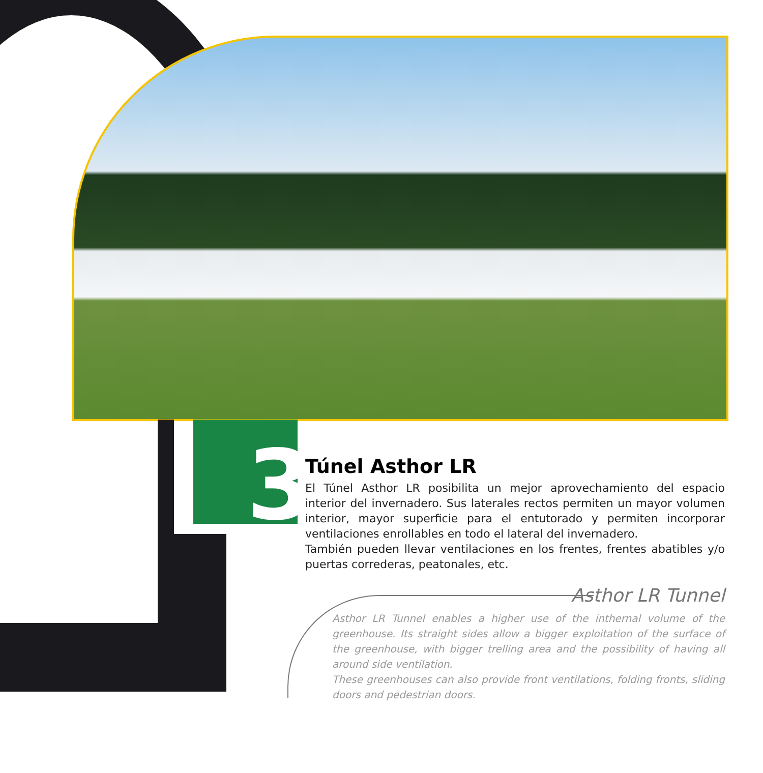3
Túnel Asthor LR
El Túnel Asthor LR posibilita un mejor aprovechamiento del espacio interior del invernadero. Sus laterales rectos permiten un mayor volumen interior, mayor superficie para el entutorado y permiten incorporar ventilaciones enrollables en todo el lateral del invernadero.
También pueden llevar ventilaciones en los frentes, frentes abatibles y/o puertas correderas, peatonales, etc.
Asthor LR Tunnel
Asthor LR Tunnel enables a higher use of the inthernal volume of the greenhouse. Its straight sides allow a bigger exploitation of the surface of the greenhouse, with bigger trelling area and the possibility of having all around side ventilation.
These greenhouses can also provide front ventilations, folding fronts, sliding doors and pedestrian doors.